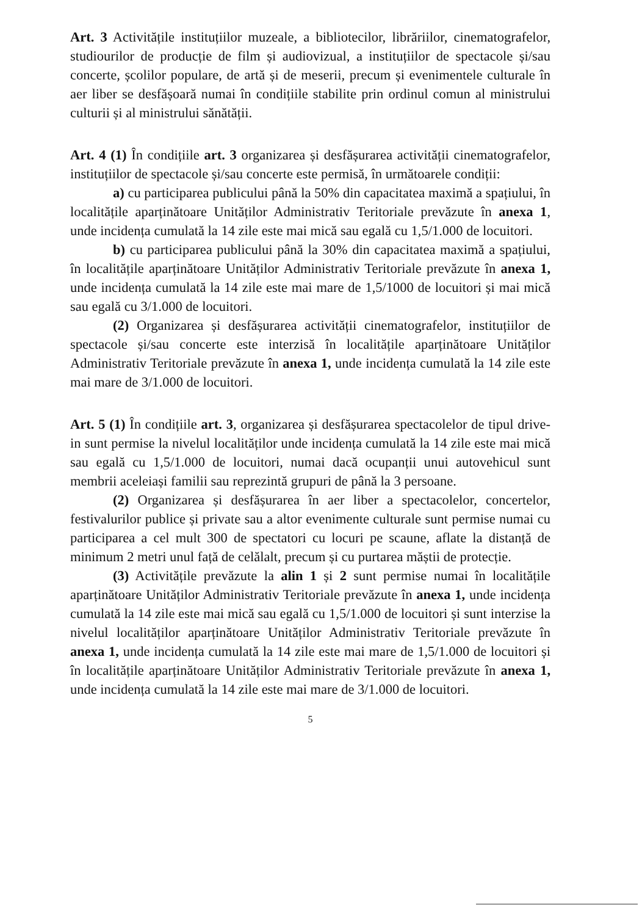Art. 3 Activitățile instituțiilor muzeale, a bibliotecilor, librăriilor, cinematografelor, studiourilor de producție de film și audiovizual, a instituțiilor de spectacole și/sau concerte, școlilor populare, de artă și de meserii, precum și evenimentele culturale în aer liber se desfășoară numai în condițiile stabilite prin ordinul comun al ministrului culturii și al ministrului sănătății.
Art. 4 (1) În condițiile art. 3 organizarea și desfășurarea activității cinematografelor, instituțiilor de spectacole și/sau concerte este permisă, în următoarele condiții:
a) cu participarea publicului până la 50% din capacitatea maximă a spațiului, în localitățile aparținătoare Unităților Administrativ Teritoriale prevăzute în anexa 1, unde incidența cumulată la 14 zile este mai mică sau egală cu 1,5/1.000 de locuitori.
b) cu participarea publicului până la 30% din capacitatea maximă a spațiului, în localitățile aparținătoare Unităților Administrativ Teritoriale prevăzute în anexa 1, unde incidența cumulată la 14 zile este mai mare de 1,5/1000 de locuitori și mai mică sau egală cu 3/1.000 de locuitori.
(2) Organizarea și desfășurarea activității cinematografelor, instituțiilor de spectacole și/sau concerte este interzisă în localitățile aparținătoare Unităților Administrativ Teritoriale prevăzute în anexa 1, unde incidența cumulată la 14 zile este mai mare de 3/1.000 de locuitori.
Art. 5 (1) În condițiile art. 3, organizarea și desfășurarea spectacolelor de tipul drive-in sunt permise la nivelul localităților unde incidența cumulată la 14 zile este mai mică sau egală cu 1,5/1.000 de locuitori, numai dacă ocupanții unui autovehicul sunt membrii aceleiași familii sau reprezintă grupuri de până la 3 persoane.
(2) Organizarea și desfășurarea în aer liber a spectacolelor, concertelor, festivalurilor publice și private sau a altor evenimente culturale sunt permise numai cu participarea a cel mult 300 de spectatori cu locuri pe scaune, aflate la distanță de minimum 2 metri unul față de celălalt, precum și cu purtarea măștii de protecție.
(3) Activitățile prevăzute la alin 1 și 2 sunt permise numai în localitățile aparținătoare Unităților Administrativ Teritoriale prevăzute în anexa 1, unde incidența cumulată la 14 zile este mai mică sau egală cu 1,5/1.000 de locuitori și sunt interzise la nivelul localităților aparținătoare Unităților Administrativ Teritoriale prevăzute în anexa 1, unde incidența cumulată la 14 zile este mai mare de 1,5/1.000 de locuitori și în localitățile aparținătoare Unităților Administrativ Teritoriale prevăzute în anexa 1, unde incidența cumulată la 14 zile este mai mare de 3/1.000 de locuitori.
5